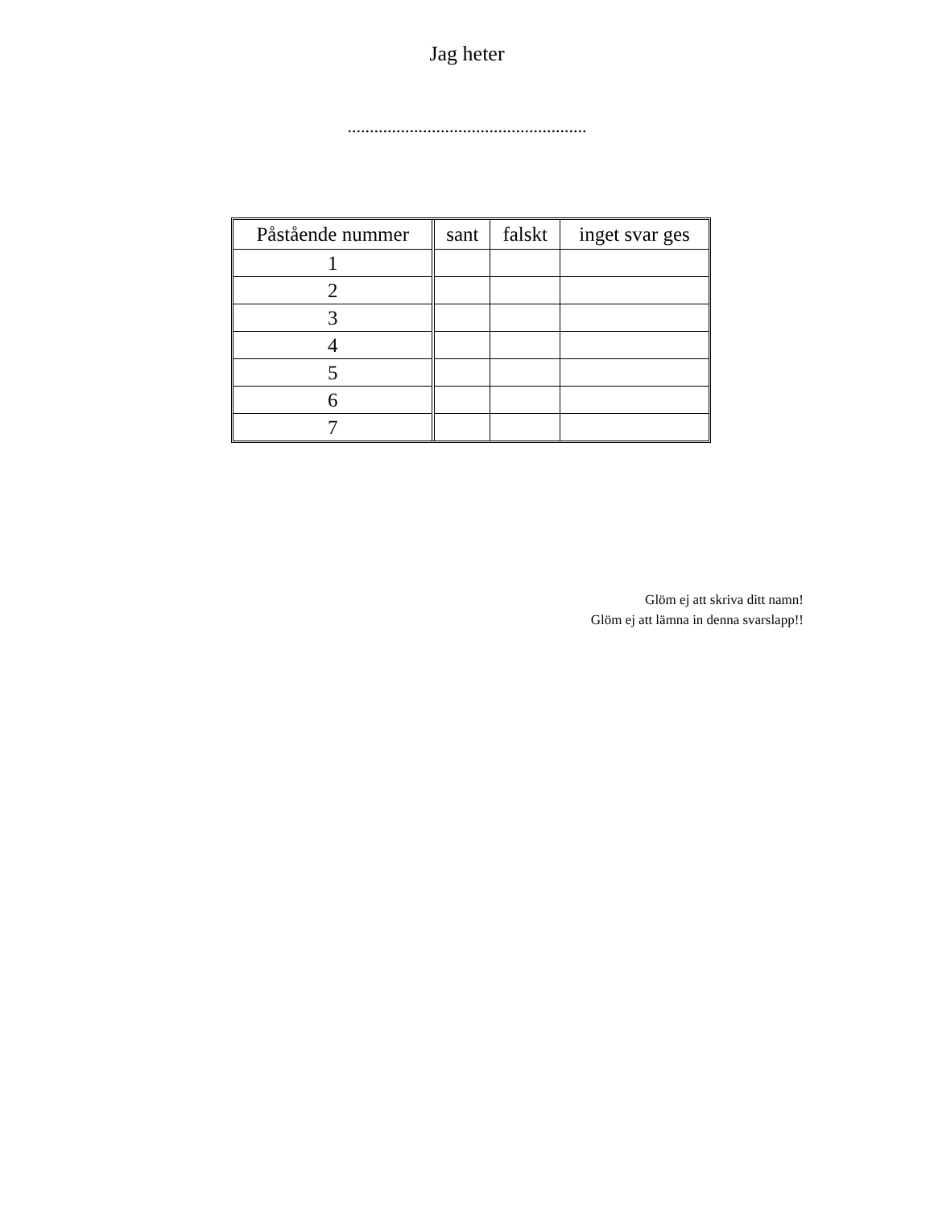Jag heter
......................................................
| Påstående nummer | sant | falskt | inget svar ges |
| --- | --- | --- | --- |
| 1 | | | |
| 2 | | | |
| 3 | | | |
| 4 | | | |
| 5 | | | |
| 6 | | | |
| 7 | | | |
Glöm ej att skriva ditt namn!
Glöm ej att lämna in denna svarslapp!!